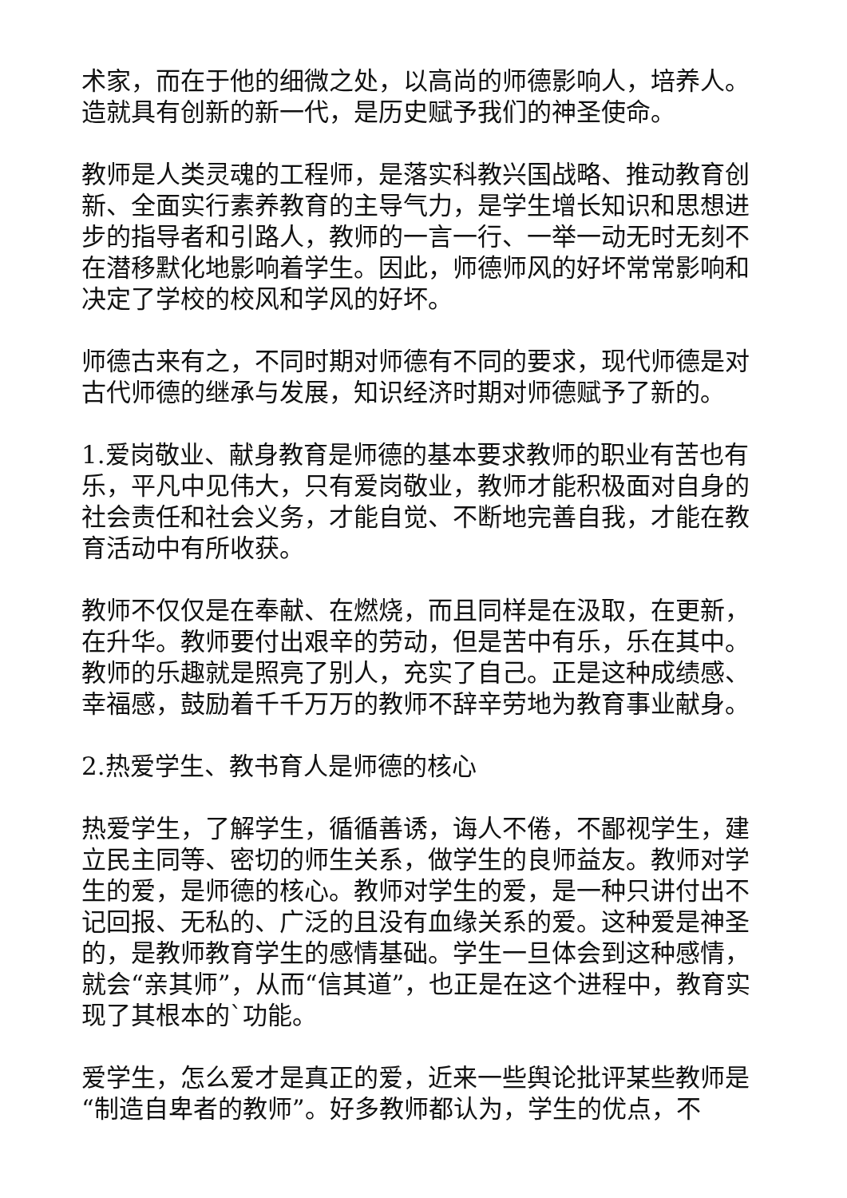术家，而在于他的细微之处，以高尚的师德影响人，培养人。造就具有创新的新一代，是历史赋予我们的神圣使命。
教师是人类灵魂的工程师，是落实科教兴国战略、推动教育创新、全面实行素养教育的主导气力，是学生增长知识和思想进步的指导者和引路人，教师的一言一行、一举一动无时无刻不在潜移默化地影响着学生。因此，师德师风的好坏常常影响和决定了学校的校风和学风的好坏。
师德古来有之，不同时期对师德有不同的要求，现代师德是对古代师德的继承与发展，知识经济时期对师德赋予了新的。
1.爱岗敬业、献身教育是师德的基本要求教师的职业有苦也有乐，平凡中见伟大，只有爱岗敬业，教师才能积极面对自身的社会责任和社会义务，才能自觉、不断地完善自我，才能在教育活动中有所收获。
教师不仅仅是在奉献、在燃烧，而且同样是在汲取，在更新，在升华。教师要付出艰辛的劳动，但是苦中有乐，乐在其中。教师的乐趣就是照亮了别人，充实了自己。正是这种成绩感、幸福感，鼓励着千千万万的教师不辞辛劳地为教育事业献身。
2.热爱学生、教书育人是师德的核心
热爱学生，了解学生，循循善诱，诲人不倦，不鄙视学生，建立民主同等、密切的师生关系，做学生的良师益友。教师对学生的爱，是师德的核心。教师对学生的爱，是一种只讲付出不记回报、无私的、广泛的且没有血缘关系的爱。这种爱是神圣的，是教师教育学生的感情基础。学生一旦体会到这种感情，就会“亲其师”，从而“信其道”，也正是在这个进程中，教育实现了其根本的`功能。
爱学生，怎么爱才是真正的爱，近来一些舆论批评某些教师是“制造自卑者的教师”。好多教师都认为，学生的优点，不